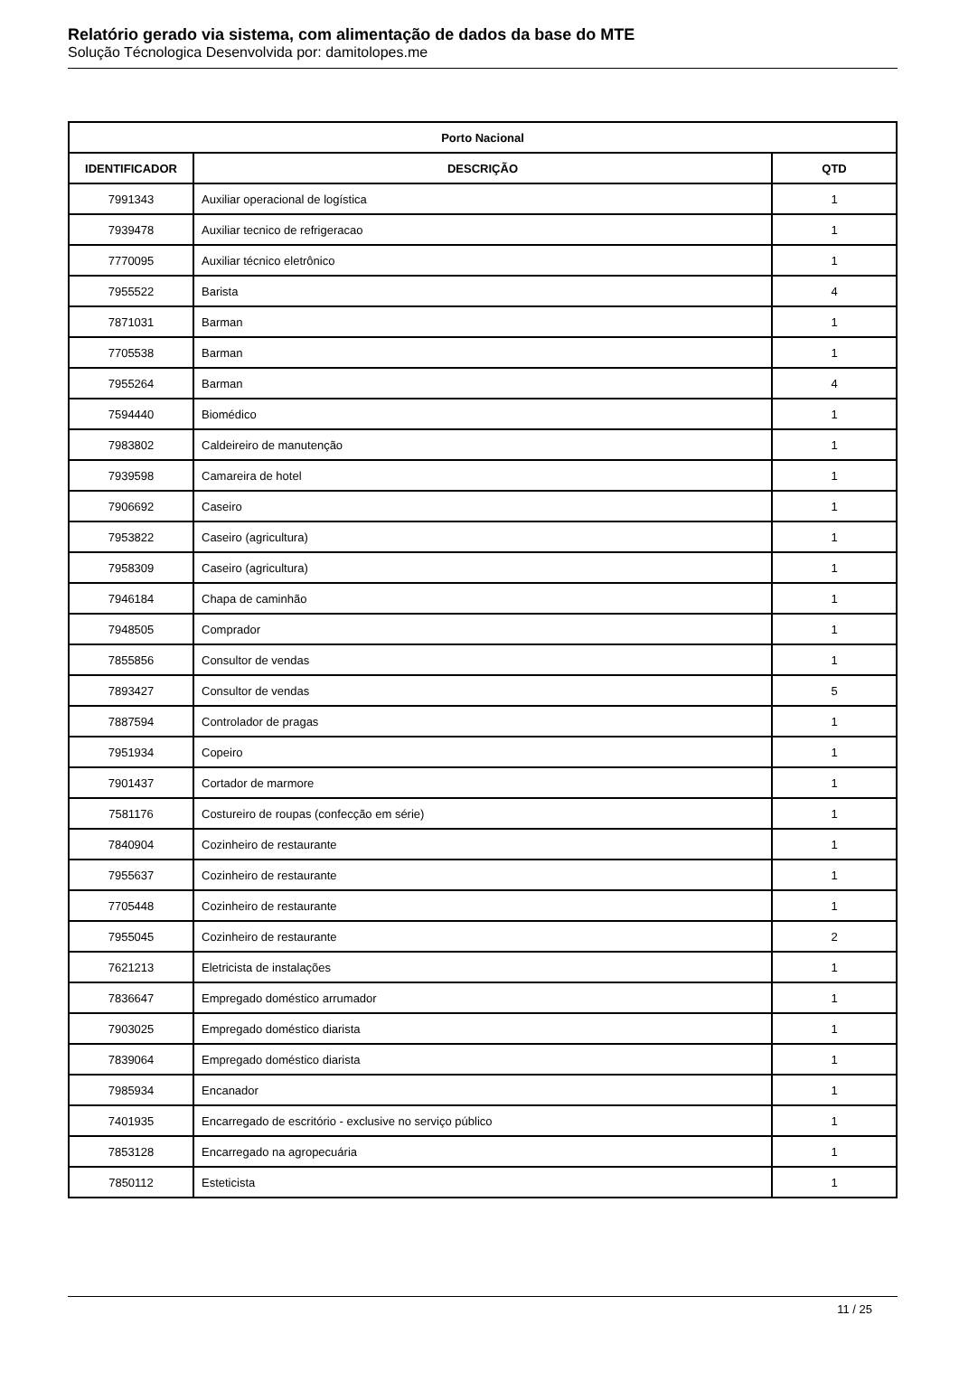Relatório gerado via sistema, com alimentação de dados da base do MTE
Solução Técnologica Desenvolvida por: damitolopes.me
| Porto Nacional | | |
| --- | --- | --- |
| IDENTIFICADOR | DESCRIÇÃO | QTD |
| 7991343 | Auxiliar operacional de logística | 1 |
| 7939478 | Auxiliar tecnico de refrigeracao | 1 |
| 7770095 | Auxiliar técnico eletrônico | 1 |
| 7955522 | Barista | 4 |
| 7871031 | Barman | 1 |
| 7705538 | Barman | 1 |
| 7955264 | Barman | 4 |
| 7594440 | Biomédico | 1 |
| 7983802 | Caldeireiro de manutenção | 1 |
| 7939598 | Camareira de hotel | 1 |
| 7906692 | Caseiro | 1 |
| 7953822 | Caseiro (agricultura) | 1 |
| 7958309 | Caseiro (agricultura) | 1 |
| 7946184 | Chapa de caminhão | 1 |
| 7948505 | Comprador | 1 |
| 7855856 | Consultor de vendas | 1 |
| 7893427 | Consultor de vendas | 5 |
| 7887594 | Controlador de pragas | 1 |
| 7951934 | Copeiro | 1 |
| 7901437 | Cortador de marmore | 1 |
| 7581176 | Costureiro de roupas (confecção em série) | 1 |
| 7840904 | Cozinheiro de restaurante | 1 |
| 7955637 | Cozinheiro de restaurante | 1 |
| 7705448 | Cozinheiro de restaurante | 1 |
| 7955045 | Cozinheiro de restaurante | 2 |
| 7621213 | Eletricista de instalações | 1 |
| 7836647 | Empregado doméstico arrumador | 1 |
| 7903025 | Empregado doméstico diarista | 1 |
| 7839064 | Empregado doméstico diarista | 1 |
| 7985934 | Encanador | 1 |
| 7401935 | Encarregado de escritório - exclusive no serviço público | 1 |
| 7853128 | Encarregado na agropecuária | 1 |
| 7850112 | Esteticista | 1 |
11 / 25